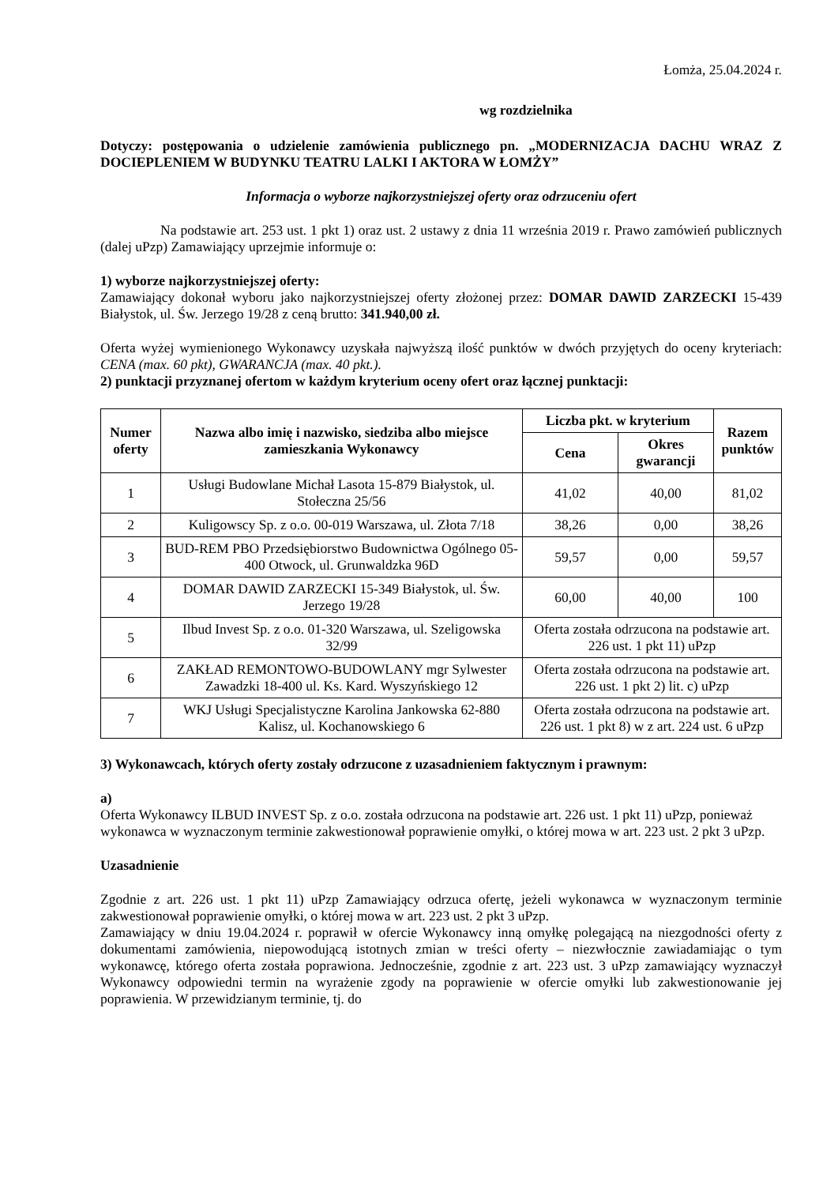Łomża, 25.04.2024 r.
wg rozdzielnika
Dotyczy: postępowania o udzielenie zamówienia publicznego pn. „MODERNIZACJA DACHU WRAZ Z DOCIEPLENIEM W BUDYNKU TEATRU LALKI I AKTORA W ŁOMŻY”
Informacja o wyborze najkorzystniejszej oferty oraz odrzuceniu ofert
Na podstawie art. 253 ust. 1 pkt 1) oraz ust. 2 ustawy z dnia 11 września 2019 r. Prawo zamówień publicznych (dalej uPzp) Zamawiający uprzejmie informuje o:
1) wyborze najkorzystniejszej oferty:
Zamawiający dokonał wyboru jako najkorzystniejszej oferty złożonej przez: DOMAR DAWID ZARZECKI 15-439 Białystok, ul. Św. Jerzego 19/28 z ceną brutto: 341.940,00 zł.
Oferta wyżej wymienionego Wykonawcy uzyskała najwyższą ilość punktów w dwóch przyjętych do oceny kryteriach: CENA (max. 60 pkt), GWARANCJA (max. 40 pkt.).
2) punktacji przyznanej ofertom w każdym kryterium oceny ofert oraz łącznej punktacji:
| Numer oferty | Nazwa albo imię i nazwisko, siedziba albo miejsce zamieszkania Wykonawcy | Liczba pkt. w kryterium | | Razem punktów |
| --- | --- | --- | --- | --- |
| | | Cena | Okres gwarancji | |
| 1 | Usługi Budowlane Michał Lasota 15-879 Białystok, ul. Stołeczna 25/56 | 41,02 | 40,00 | 81,02 |
| 2 | Kuligowscy Sp. z o.o. 00-019 Warszawa, ul. Złota 7/18 | 38,26 | 0,00 | 38,26 |
| 3 | BUD-REM PBO Przedsiębiorstwo Budownictwa Ogólnego 05-400 Otwock, ul. Grunwaldzka 96D | 59,57 | 0,00 | 59,57 |
| 4 | DOMAR DAWID ZARZECKI 15-349 Białystok, ul. Św. Jerzego 19/28 | 60,00 | 40,00 | 100 |
| 5 | Ilbud Invest Sp. z o.o. 01-320 Warszawa, ul. Szeligowska 32/99 | Oferta została odrzucona na podstawie art. 226 ust. 1 pkt 11) uPzp | | |
| 6 | ZAKŁAD REMONTOWO-BUDOWLANY mgr Sylwester Zawadzki 18-400 ul. Ks. Kard. Wyszyńskiego 12 | Oferta została odrzucona na podstawie art. 226 ust. 1 pkt 2) lit. c) uPzp | | |
| 7 | WKJ Usługi Specjalistyczne Karolina Jankowska 62-880 Kalisz, ul. Kochanowskiego 6 | Oferta została odrzucona na podstawie art. 226 ust. 1 pkt 8) w z art. 224 ust. 6 uPzp | | |
3) Wykonawcach, których oferty zostały odrzucone z uzasadnieniem faktycznym i prawnym:
a)
Oferta Wykonawcy ILBUD INVEST Sp. z o.o. została odrzucona na podstawie art. 226 ust. 1 pkt 11) uPzp, ponieważ wykonawca w wyznaczonym terminie zakwestionował poprawienie omyłki, o której mowa w art. 223 ust. 2 pkt 3 uPzp.
Uzasadnienie
Zgodnie z art. 226 ust. 1 pkt 11) uPzp Zamawiający odrzuca ofertę, jeżeli wykonawca w wyznaczonym terminie zakwestionował poprawienie omyłki, o której mowa w art. 223 ust. 2 pkt 3 uPzp.
Zamawiający w dniu 19.04.2024 r. poprawił w ofercie Wykonawcy inną omyłkę polegającą na niezgodności oferty z dokumentami zamówienia, niepowodującą istotnych zmian w treści oferty – niezwłocznie zawiadamiając o tym wykonawcę, którego oferta została poprawiona. Jednocześnie, zgodnie z art. 223 ust. 3 uPzp zamawiający wyznaczył Wykonawcy odpowiedni termin na wyrażenie zgody na poprawienie w ofercie omyłki lub zakwestionowanie jej poprawienia. W przewidzianym terminie, tj. do